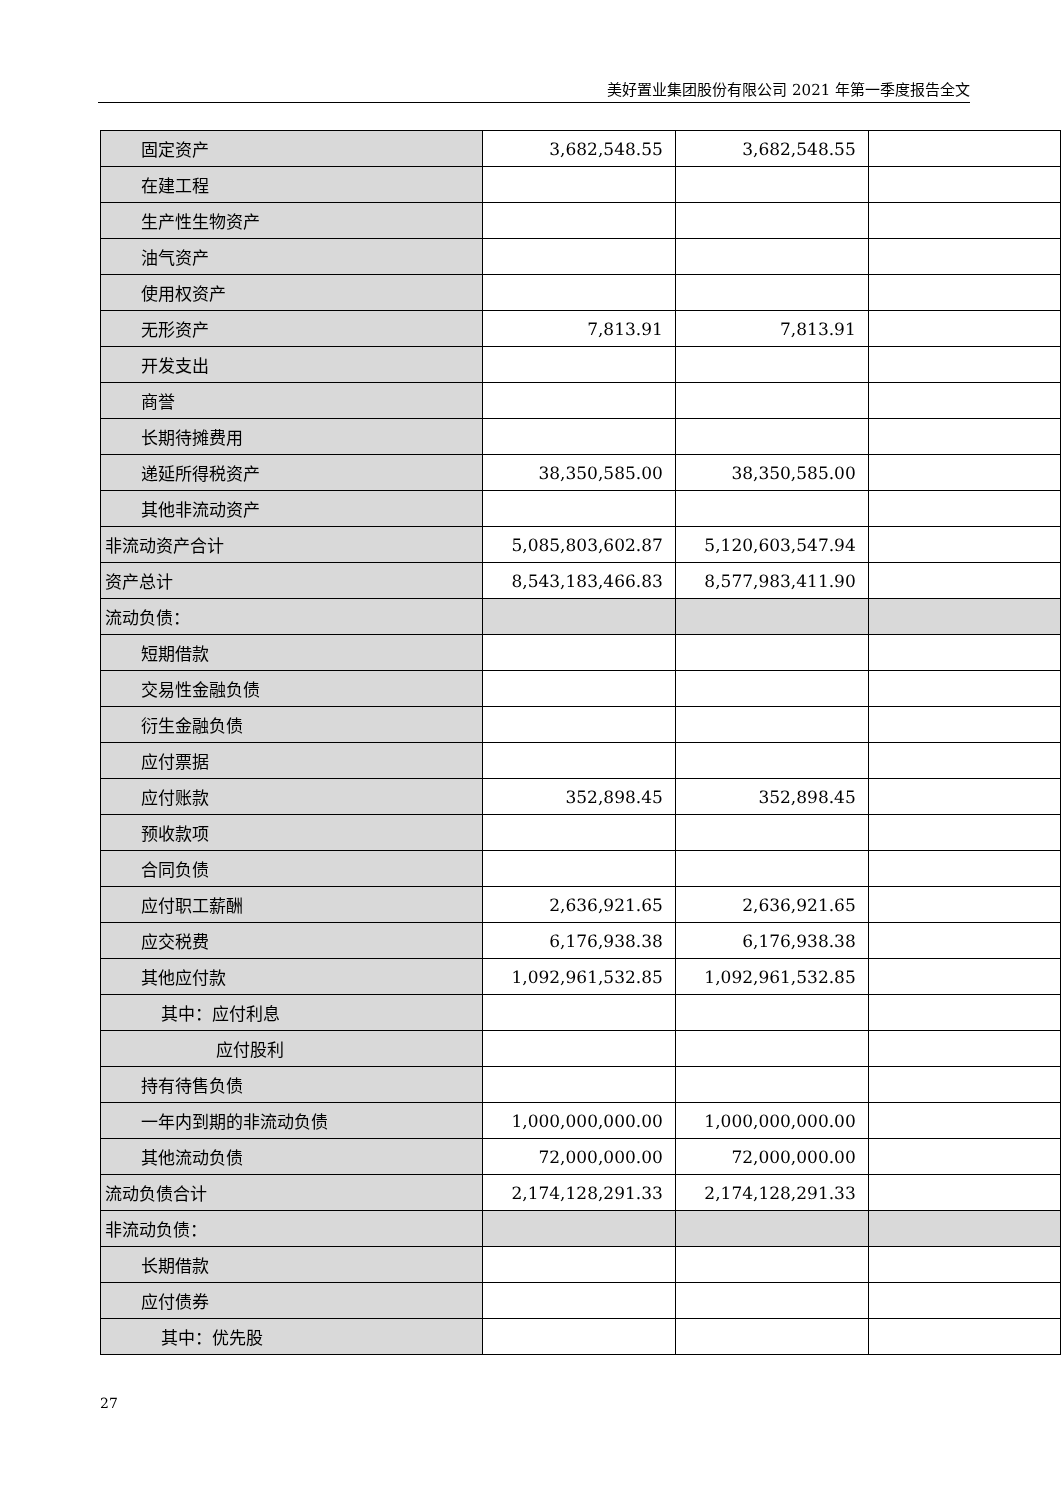美好置业集团股份有限公司 2021 年第一季度报告全文
| 固定资产 | 3,682,548.55 | 3,682,548.55 | |
| 在建工程 | | | |
| 生产性生物资产 | | | |
| 油气资产 | | | |
| 使用权资产 | | | |
| 无形资产 | 7,813.91 | 7,813.91 | |
| 开发支出 | | | |
| 商誉 | | | |
| 长期待摊费用 | | | |
| 递延所得税资产 | 38,350,585.00 | 38,350,585.00 | |
| 其他非流动资产 | | | |
| 非流动资产合计 | 5,085,803,602.87 | 5,120,603,547.94 | |
| 资产总计 | 8,543,183,466.83 | 8,577,983,411.90 | |
| 流动负债： | | | |
| 短期借款 | | | |
| 交易性金融负债 | | | |
| 衍生金融负债 | | | |
| 应付票据 | | | |
| 应付账款 | 352,898.45 | 352,898.45 | |
| 预收款项 | | | |
| 合同负债 | | | |
| 应付职工薪酬 | 2,636,921.65 | 2,636,921.65 | |
| 应交税费 | 6,176,938.38 | 6,176,938.38 | |
| 其他应付款 | 1,092,961,532.85 | 1,092,961,532.85 | |
| 其中：应付利息 | | | |
| 应付股利 | | | |
| 持有待售负债 | | | |
| 一年内到期的非流动负债 | 1,000,000,000.00 | 1,000,000,000.00 | |
| 其他流动负债 | 72,000,000.00 | 72,000,000.00 | |
| 流动负债合计 | 2,174,128,291.33 | 2,174,128,291.33 | |
| 非流动负债： | | | |
| 长期借款 | | | |
| 应付债券 | | | |
| 其中：优先股 | | | |
27